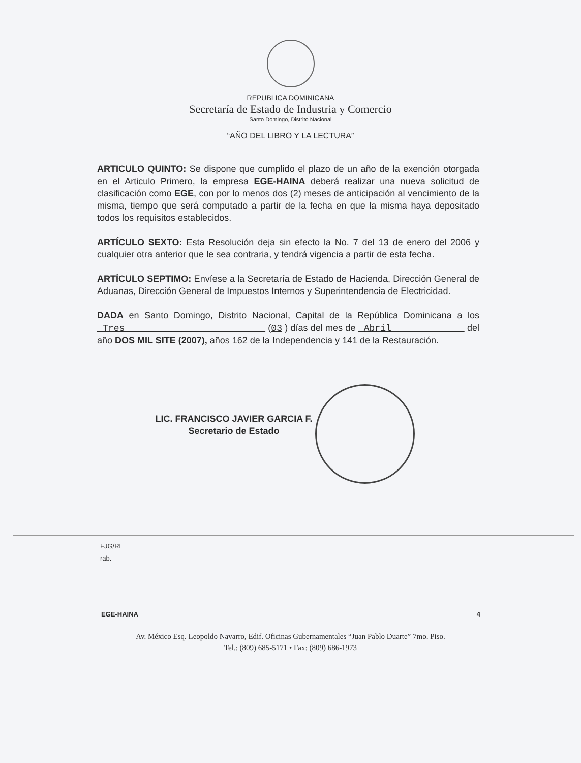REPUBLICA DOMINICANA
Secretaría de Estado de Industria y Comercio
Santo Domingo, Distrito Nacional
“AÑO DEL LIBRO Y LA LECTURA”
ARTICULO QUINTO: Se dispone que cumplido el plazo de un año de la exención otorgada en el Articulo Primero, la empresa EGE-HAINA deberá realizar una nueva solicitud de clasificación como EGE, con por lo menos dos (2) meses de anticipación al vencimiento de la misma, tiempo que será computado a partir de la fecha en que la misma haya depositado todos los requisitos establecidos.
ARTÍCULO SEXTO: Esta Resolución deja sin efecto la No. 7 del 13 de enero del 2006 y cualquier otra anterior que le sea contraria, y tendrá vigencia a partir de esta fecha.
ARTÍCULO SEPTIMO: Envíese a la Secretaría de Estado de Hacienda, Dirección General de Aduanas, Dirección General de Impuestos Internos y Superintendencia de Electricidad.
DADA en Santo Domingo, Distrito Nacional, Capital de la República Dominicana a los Tres (03 ) días del mes de Abril del año DOS MIL SITE (2007), años 162 de la Independencia y 141 de la Restauración.
LIC. FRANCISCO JAVIER GARCIA F.
Secretario de Estado
FJG/RL
rab.
EGE-HAINA 4
Av. México Esq. Leopoldo Navarro, Edif. Oficinas Gubernamentales “Juan Pablo Duarte” 7mo. Piso.
Tel.: (809) 685-5171 • Fax: (809) 686-1973